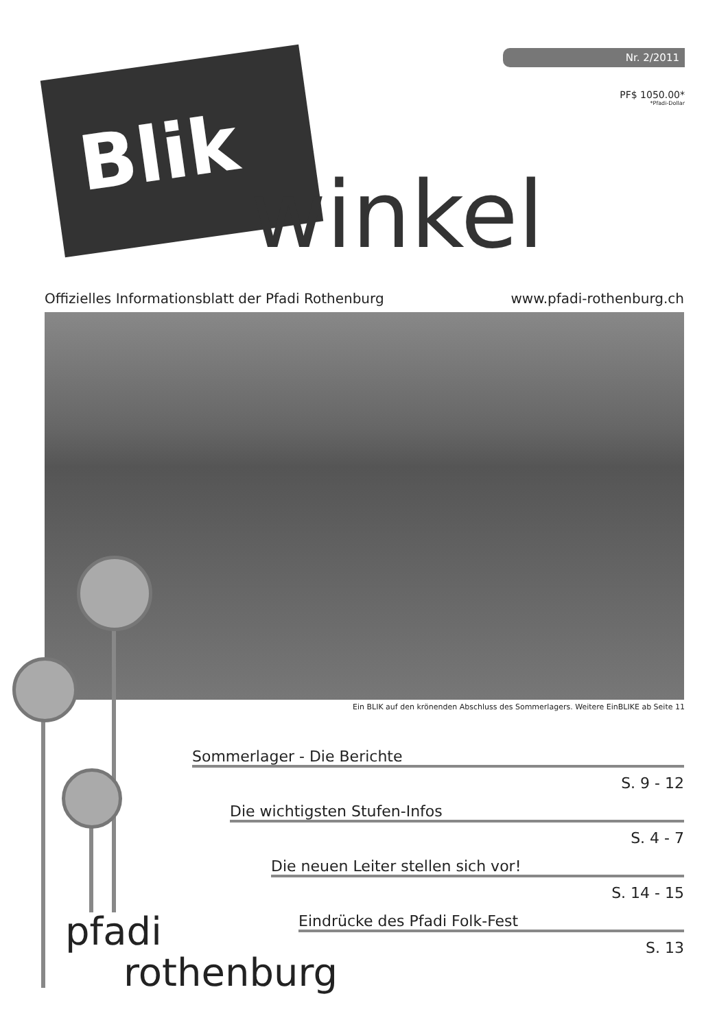Nr. 2/2011
PF$ 1050.00*
*Pfadi-Dollar
Blik
winkel
Offizielles Informationsblatt der Pfadi Rothenburg www.pfadi-rothenburg.ch
Ein BLIK auf den krönenden Abschluss des Sommerlagers. Weitere EinBLIKE ab Seite 11
Sommerlager - Die Berichte
S. 9 - 12
Die wichtigsten Stufen-Infos
S. 4 - 7
Die neuen Leiter stellen sich vor!
S. 14 - 15
Eindrücke des Pfadi Folk-Fest
S. 13
pfadi
rothenburg